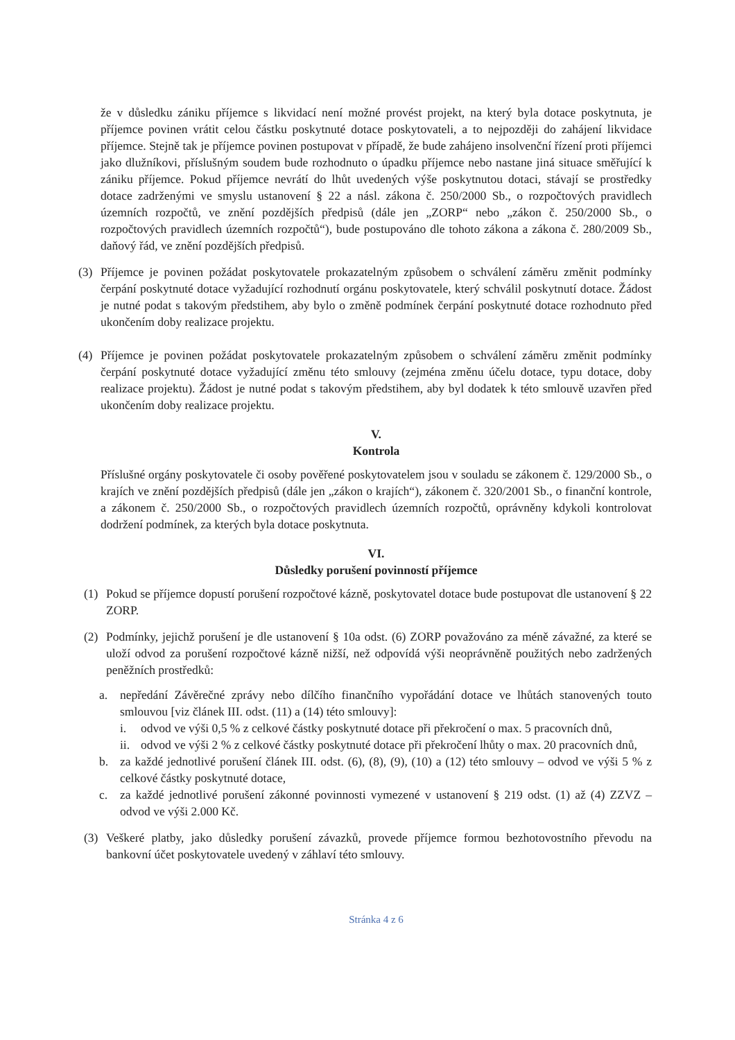že v důsledku zániku příjemce s likvidací není možné provést projekt, na který byla dotace poskytnuta, je příjemce povinen vrátit celou částku poskytnuté dotace poskytovateli, a to nejpozději do zahájení likvidace příjemce. Stejně tak je příjemce povinen postupovat v případě, že bude zahájeno insolvenční řízení proti příjemci jako dlužníkovi, příslušným soudem bude rozhodnuto o úpadku příjemce nebo nastane jiná situace směřující k zániku příjemce. Pokud příjemce nevrátí do lhůt uvedených výše poskytnutou dotaci, stávají se prostředky dotace zadrženými ve smyslu ustanovení § 22 a násl. zákona č. 250/2000 Sb., o rozpočtových pravidlech územních rozpočtů, ve znění pozdějších předpisů (dále jen „ZORP“ nebo „zákon č. 250/2000 Sb., o rozpočtových pravidlech územních rozpočtů“), bude postupováno dle tohoto zákona a zákona č. 280/2009 Sb., daňový řád, ve znění pozdějších předpisů.
(3) Příjemce je povinen požádat poskytovatele prokazatelným způsobem o schválení záměru změnit podmínky čerpání poskytnuté dotace vyžadující rozhodnutí orgánu poskytovatele, který schválil poskytnutí dotace. Žádost je nutné podat s takovým předstihem, aby bylo o změně podmínek čerpání poskytnuté dotace rozhodnuto před ukončením doby realizace projektu.
(4) Příjemce je povinen požádat poskytovatele prokazatelným způsobem o schválení záměru změnit podmínky čerpání poskytnuté dotace vyžadující změnu této smlouvy (zejména změnu účelu dotace, typu dotace, doby realizace projektu). Žádost je nutné podat s takovým předstihem, aby byl dodatek k této smlouvě uzavřen před ukončením doby realizace projektu.
V.
Kontrola
Příslušné orgány poskytovatele či osoby pověřené poskytovatelem jsou v souladu se zákonem č. 129/2000 Sb., o krajích ve znění pozdějších předpisů (dále jen „zákon o krajích“), zákonem č. 320/2001 Sb., o finanční kontrole, a zákonem č. 250/2000 Sb., o rozpočtových pravidlech územních rozpočtů, oprávněny kdykoli kontrolovat dodržení podmínek, za kterých byla dotace poskytnuta.
VI.
Důsledky porušení povinností příjemce
(1) Pokud se příjemce dopustí porušení rozpočtové kázně, poskytovatel dotace bude postupovat dle ustanovení § 22 ZORP.
(2) Podmínky, jejichž porušení je dle ustanovení § 10a odst. (6) ZORP považováno za méně závažné, za které se uloží odvod za porušení rozpočtové kázně nižší, než odpovídá výši neoprávněně použitých nebo zadržených peněžních prostředků:
a. nepředání Závěrečné zprávy nebo dílčího finančního vypořádání dotace ve lhůtách stanovených touto smlouvou [viz článek III. odst. (11) a (14) této smlouvy]:
i. odvod ve výši 0,5 % z celkové částky poskytnuté dotace při překročení o max. 5 pracovních dnů,
ii. odvod ve výši 2 % z celkové částky poskytnuté dotace při překročení lhůty o max. 20 pracovních dnů,
b. za každé jednotlivé porušení článek III. odst. (6), (8), (9), (10) a (12) této smlouvy – odvod ve výši 5 % z celkové částky poskytnuté dotace,
c. za každé jednotlivé porušení zákonné povinnosti vymezené v ustanovení § 219 odst. (1) až (4) ZZVZ – odvod ve výši 2.000 Kč.
(3) Veškeré platby, jako důsledky porušení závazků, provede příjemce formou bezhotovostního převodu na bankovní účet poskytovatele uvedený v záhlaví této smlouvy.
Stránka 4 z 6